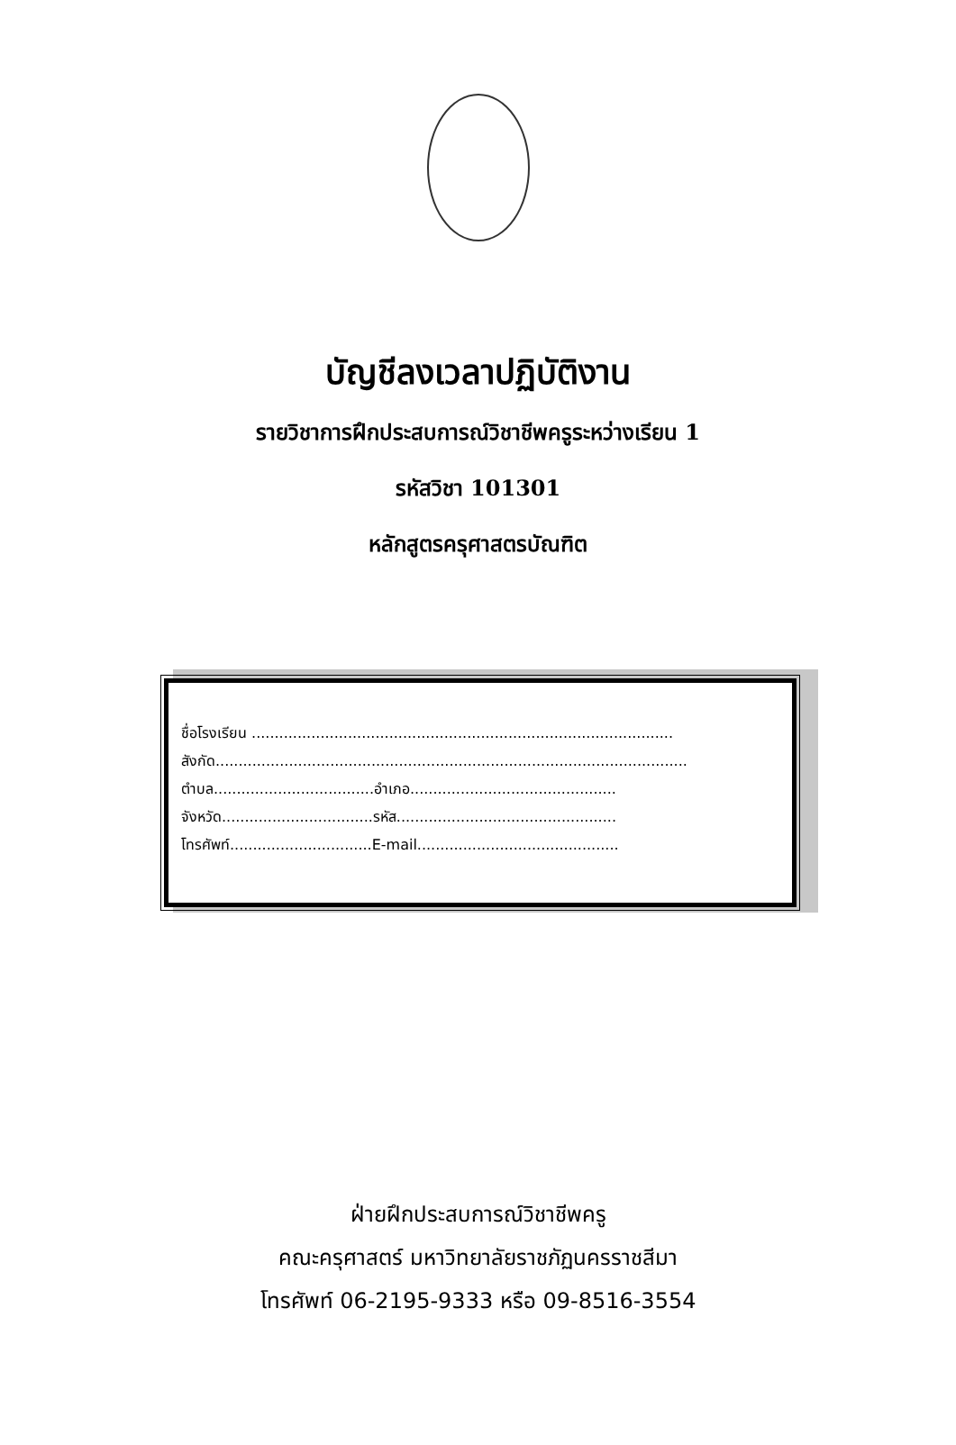บัญชีลงเวลาปฏิบัติงาน
รายวิชาการฝึกประสบการณ์วิชาชีพครูระหว่างเรียน 1
รหัสวิชา 101301
หลักสูตรครุศาสตรบัณฑิต
ชื่อโรงเรียน ............................................................................................
สังกัด.......................................................................................................
ตำบล...................................อำเภอ.............................................
จังหวัด.................................รหัส................................................
โทรศัพท์...............................E-mail............................................
ฝ่ายฝึกประสบการณ์วิชาชีพครู
คณะครุศาสตร์ มหาวิทยาลัยราชภัฏนครราชสีมา
โทรศัพท์ 06-2195-9333 หรือ 09-8516-3554